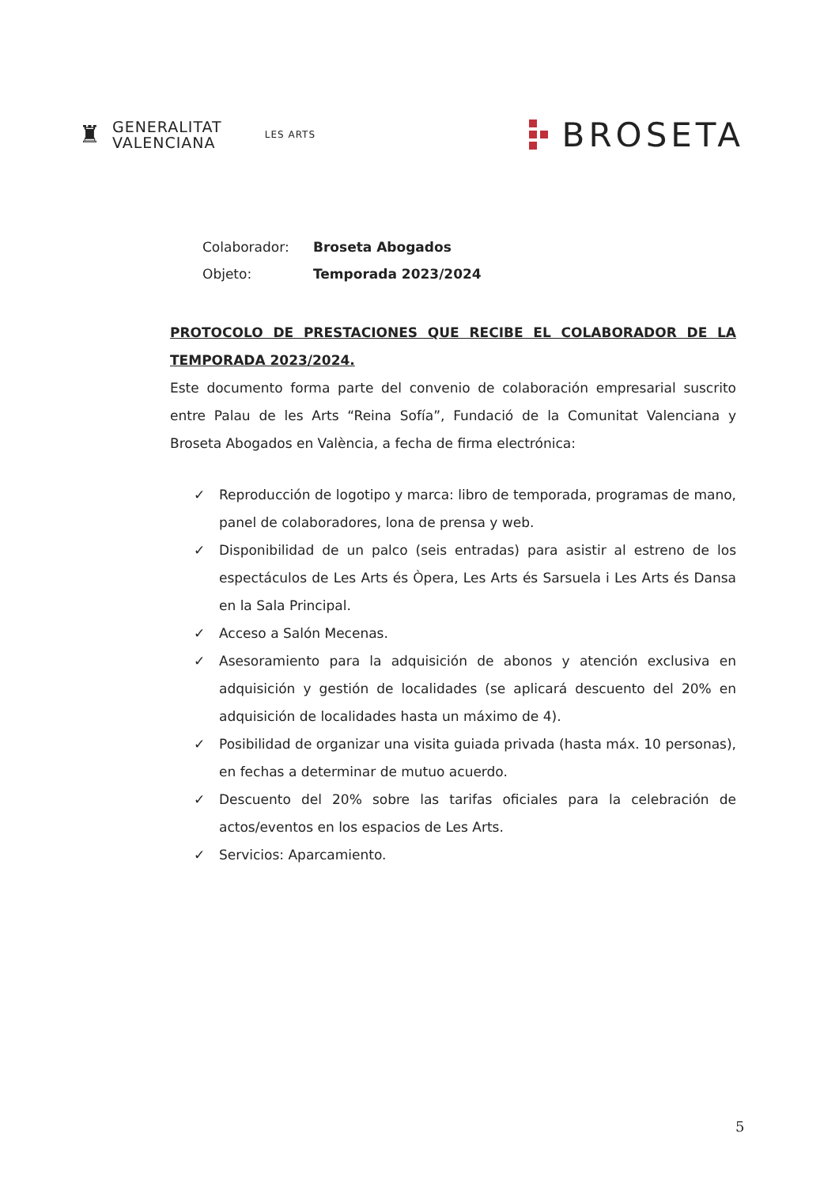♜
GENERALITAT
VALENCIANA
LES ARTS
BROSETA
Colaborador: Broseta Abogados
Objeto: Temporada 2023/2024
PROTOCOLO DE PRESTACIONES QUE RECIBE EL COLABORADOR DE LA TEMPORADA 2023/2024.
Este documento forma parte del convenio de colaboración empresarial suscrito entre Palau de les Arts “Reina Sofía”, Fundació de la Comunitat Valenciana y Broseta Abogados en València, a fecha de firma electrónica:
✓ Reproducción de logotipo y marca: libro de temporada, programas de mano, panel de colaboradores, lona de prensa y web.
✓ Disponibilidad de un palco (seis entradas) para asistir al estreno de los espectáculos de Les Arts és Òpera, Les Arts és Sarsuela i Les Arts és Dansa en la Sala Principal.
✓ Acceso a Salón Mecenas.
✓ Asesoramiento para la adquisición de abonos y atención exclusiva en adquisición y gestión de localidades (se aplicará descuento del 20% en adquisición de localidades hasta un máximo de 4).
✓ Posibilidad de organizar una visita guiada privada (hasta máx. 10 personas), en fechas a determinar de mutuo acuerdo.
✓ Descuento del 20% sobre las tarifas oficiales para la celebración de actos/eventos en los espacios de Les Arts.
✓ Servicios: Aparcamiento.
5